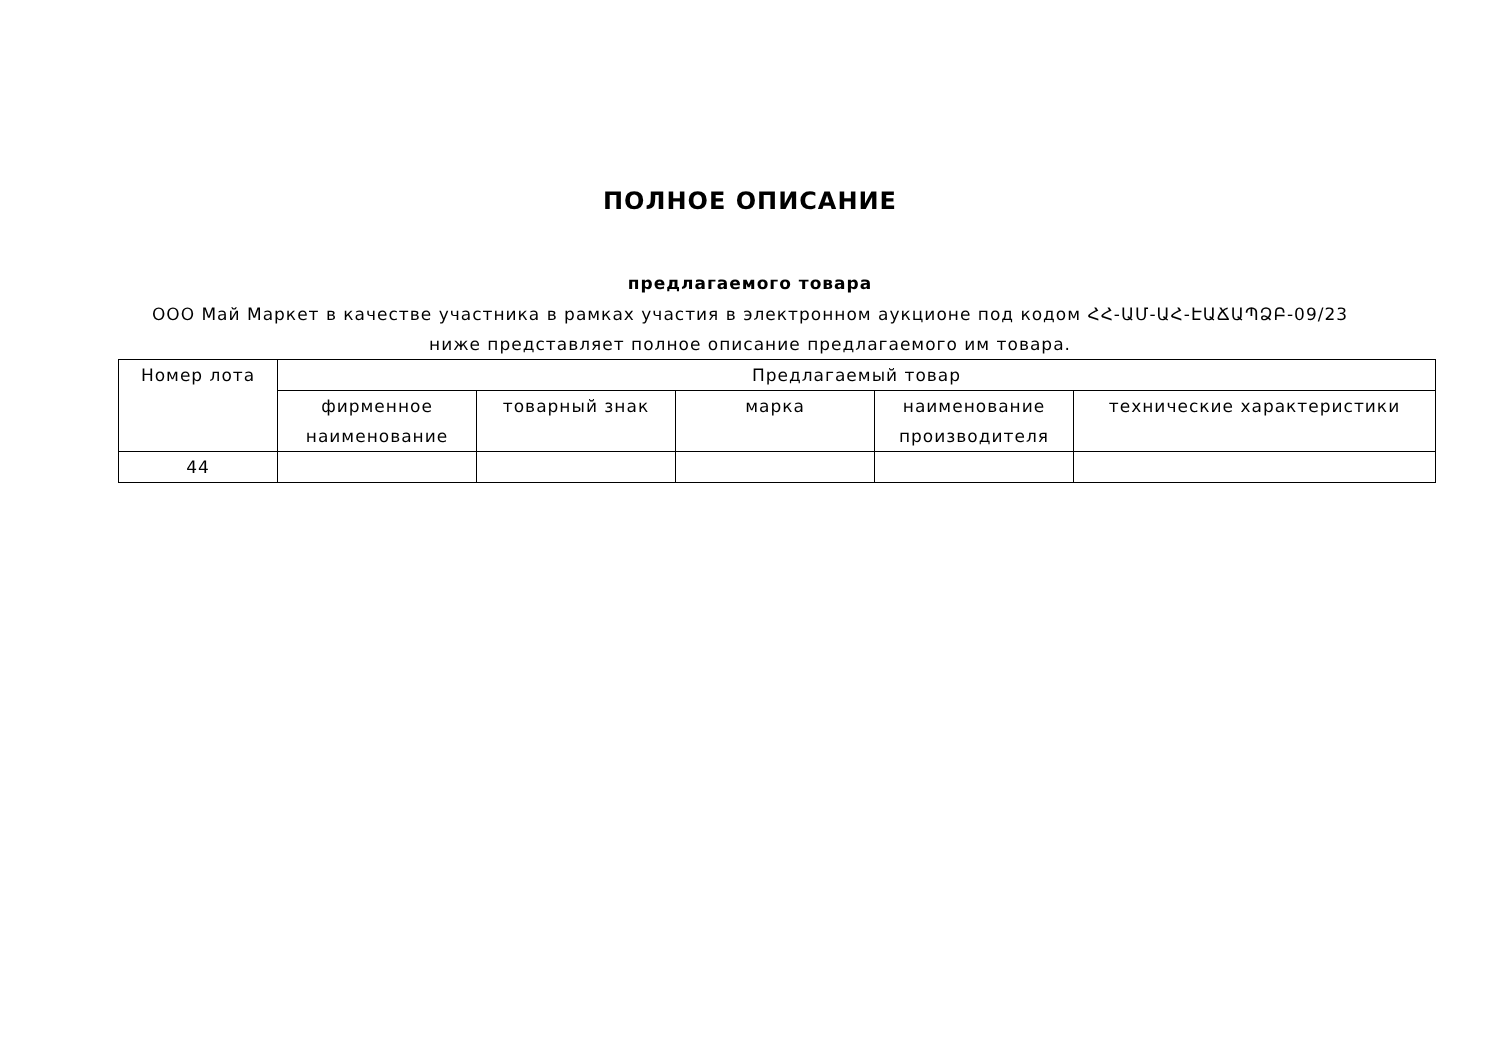ПОЛНОЕ ОПИСАНИЕ
предлагаемого товара
ООО Май Маркет в качестве участника в рамках участия в электронном аукционе под кодом ՀՀ-ԱՄ-ԱՀ-ԷԱՃԱՊՁԲ-09/23 ниже представляет полное описание предлагаемого им товара.
| Номер лота | Предлагаемый товар | | | | |
| --- | --- | --- | --- | --- | --- |
| | фирменное наименование | товарный знак | марка | наименование производителя | технические характеристики |
| 44 | | | | | |